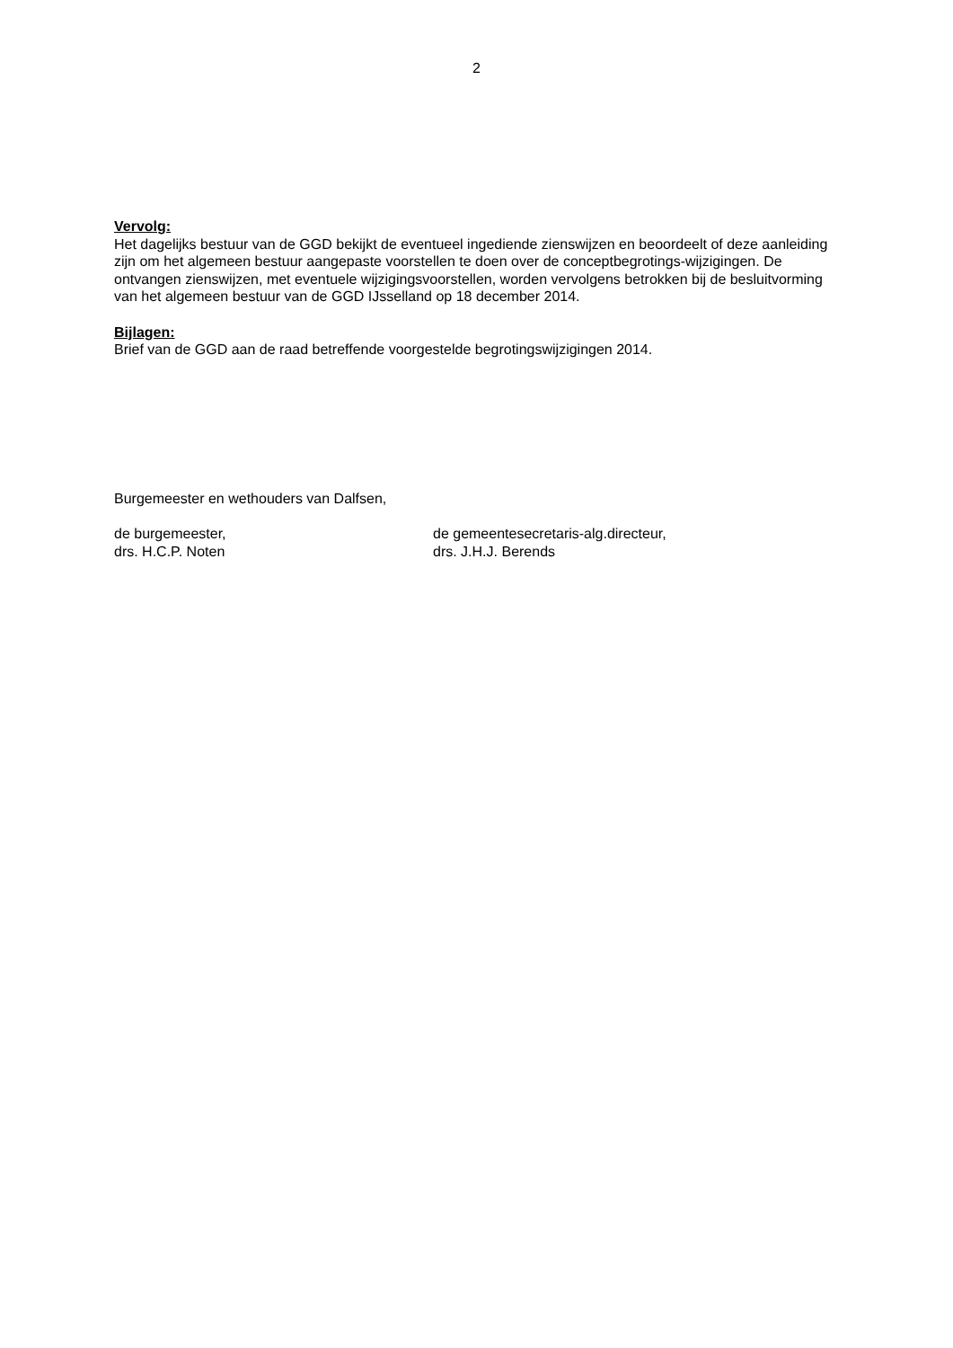2
Vervolg:
Het dagelijks bestuur van de GGD bekijkt de eventueel ingediende zienswijzen en beoordeelt of deze aanleiding zijn om het algemeen bestuur aangepaste voorstellen te doen over de conceptbegrotings-wijzigingen. De ontvangen zienswijzen, met eventuele wijzigingsvoorstellen, worden vervolgens betrokken bij de besluitvorming van het algemeen bestuur van de GGD IJsselland op 18 december 2014.
Bijlagen:
Brief van de GGD aan de raad betreffende voorgestelde begrotingswijzigingen 2014.
Burgemeester en wethouders van Dalfsen,
de burgemeester,
drs. H.C.P. Noten
de gemeentesecretaris-alg.directeur,
drs. J.H.J. Berends